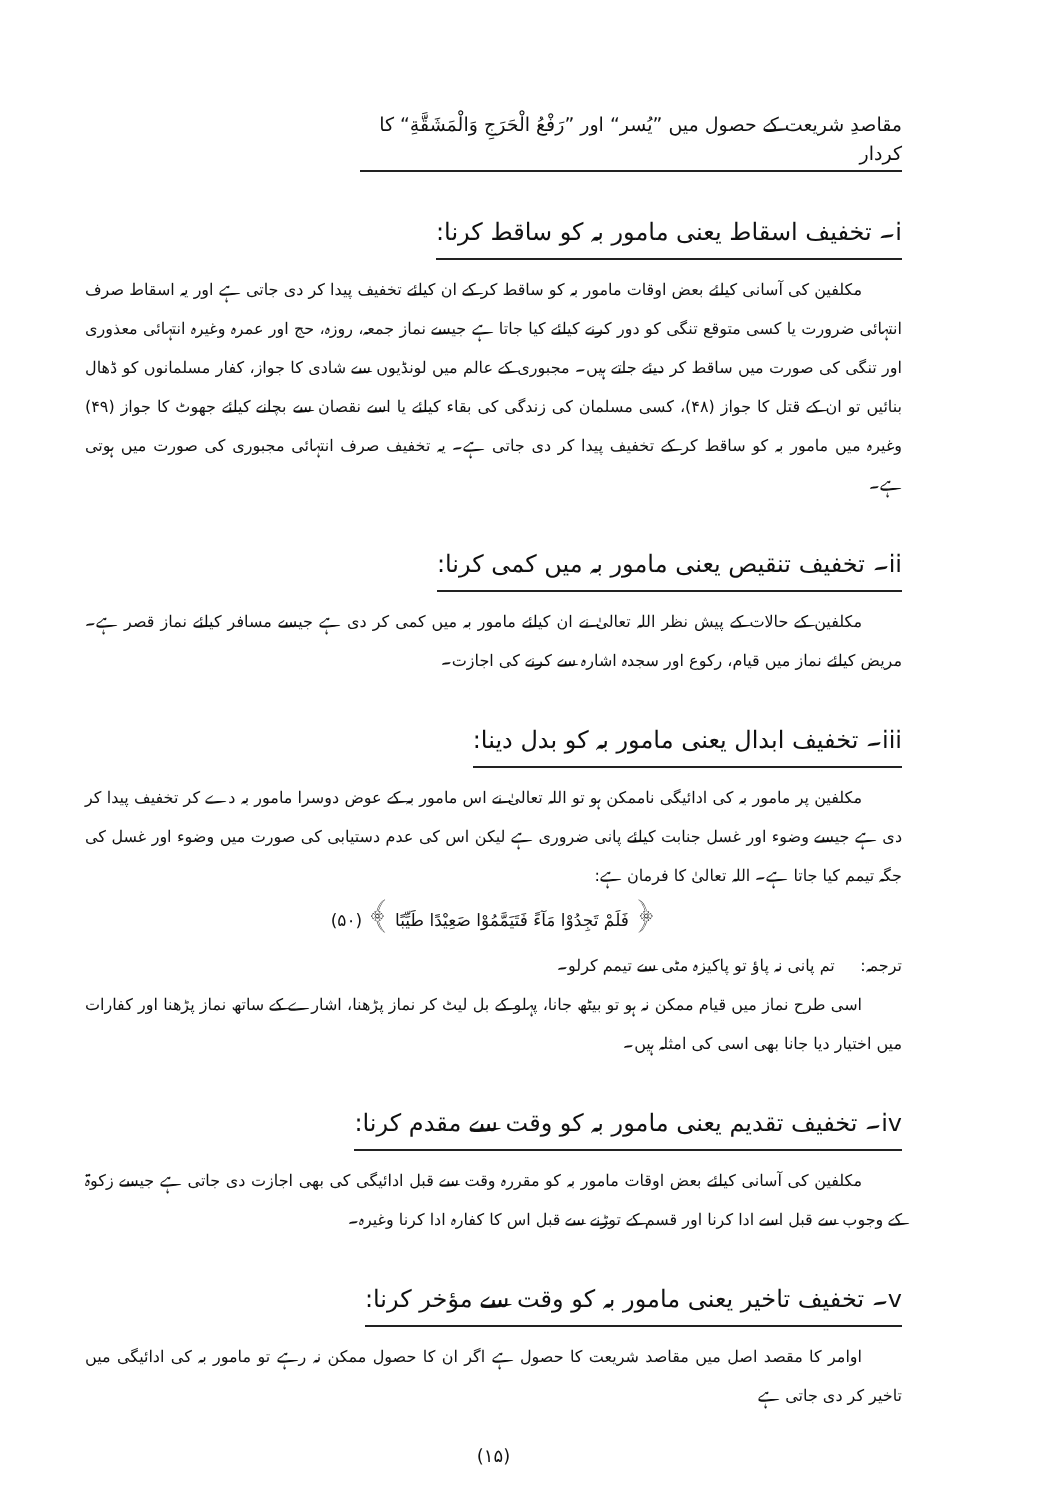مقاصدِ شریعت کے حصول میں ”یُسر“ اور ”رَفْعُ الْحَرَجِ وَالْمَشَقَّةِ“ کا کردار
i۔ تخفیف اسقاط یعنی مامور بہ کو ساقط کرنا:
مکلفین کی آسانی کیلئے بعض اوقات مامور بہ کو ساقط کر کے ان کیلئے تخفیف پیدا کر دی جاتی ہے اور یہ اسقاط صرف انتہائی ضرورت یا کسی متوقع تنگی کو دور کرنے کیلئے کیا جاتا ہے جیسے نماز جمعہ، روزہ، حج اور عمرہ وغیرہ انتہائی معذوری اور تنگی کی صورت میں ساقط کر دیئے جاتے ہیں۔ مجبوری کے عالم میں لونڈیوں سے شادی کا جواز، کفار مسلمانوں کو ڈھال بنائیں تو ان کے قتل کا جواز (۴۸)، کسی مسلمان کی زندگی کی بقاء کیلئے یا اسے نقصان سے بچانے کیلئے جھوٹ کا جواز (۴۹) وغیرہ میں مامور بہ کو ساقط کر کے تخفیف پیدا کر دی جاتی ہے۔ یہ تخفیف صرف انتہائی مجبوری کی صورت میں ہوتی ہے۔
ii۔ تخفیف تنقیص یعنی مامور بہ میں کمی کرنا:
مکلفین کے حالات کے پیش نظر اللہ تعالیٰ نے ان کیلئے مامور بہ میں کمی کر دی ہے جیسے مسافر کیلئے نماز قصر ہے۔ مریض کیلئے نماز میں قیام، رکوع اور سجدہ اشارہ سے کرنے کی اجازت۔
iii۔ تخفیف ابدال یعنی مامور بہ کو بدل دینا:
مکلفین پر مامور بہ کی ادائیگی ناممکن ہو تو اللہ تعالیٰ نے اس مامور بہ کے عوض دوسرا مامور بہ دے کر تخفیف پیدا کر دی ہے جیسے وضوء اور غسل جنابت کیلئے پانی ضروری ہے لیکن اس کی عدم دستیابی کی صورت میں وضوء اور غسل کی جگہ تیمم کیا جاتا ہے۔ اللہ تعالیٰ کا فرمان ہے:
﴿ فَلَمْ تَجِدُوْا مَآءً فَتَيَمَّمُوْا صَعِيْدًا طَيِّبًا ﴾ (۵۰)
ترجمہ: تم پانی نہ پاؤ تو پاکیزہ مٹی سے تیمم کرلو۔
اسی طرح نماز میں قیام ممکن نہ ہو تو بیٹھ جانا، پہلو کے بل لیٹ کر نماز پڑھنا، اشارے کے ساتھ نماز پڑھنا اور کفارات میں اختیار دیا جانا بھی اسی کی امثلہ ہیں۔
iv۔ تخفیف تقدیم یعنی مامور بہ کو وقت سے مقدم کرنا:
مکلفین کی آسانی کیلئے بعض اوقات مامور بہ کو مقررہ وقت سے قبل ادائیگی کی بھی اجازت دی جاتی ہے جیسے زکوۃ کے وجوب سے قبل اسے ادا کرنا اور قسم کے توڑنے سے قبل اس کا کفارہ ادا کرنا وغیرہ۔
v۔ تخفیف تاخیر یعنی مامور بہ کو وقت سے مؤخر کرنا:
اوامر کا مقصد اصل میں مقاصد شریعت کا حصول ہے اگر ان کا حصول ممکن نہ رہے تو مامور بہ کی ادائیگی میں تاخیر کر دی جاتی ہے
(۱۵)